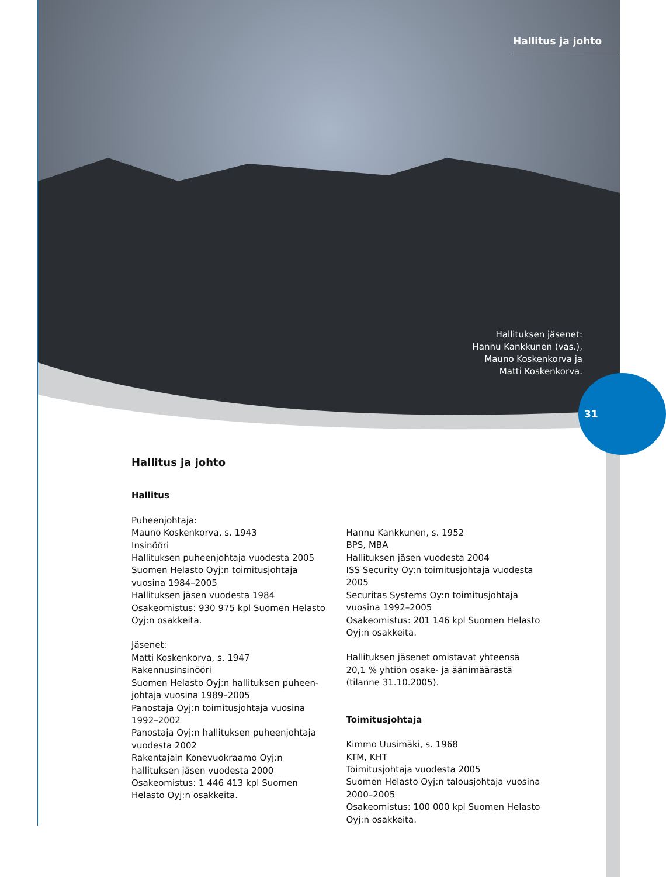Hallitus ja johto
Hallituksen jäsenet:
Hannu Kankkunen (vas.),
Mauno Koskenkorva ja
Matti Koskenkorva.
31
Hallitus ja johto
Hallitus
Puheenjohtaja:
Mauno Koskenkorva, s. 1943
Insinööri
Hallituksen puheenjohtaja vuodesta 2005
Suomen Helasto Oyj:n toimitusjohtaja vuosina 1984–2005
Hallituksen jäsen vuodesta 1984
Osakeomistus: 930 975 kpl Suomen Helasto Oyj:n osakkeita.
Jäsenet:
Matti Koskenkorva, s. 1947
Rakennusinsinööri
Suomen Helasto Oyj:n hallituksen puheen-johtaja vuosina 1989–2005
Panostaja Oyj:n toimitusjohtaja vuosina 1992–2002
Panostaja Oyj:n hallituksen puheenjohtaja vuodesta 2002
Rakentajain Konevuokraamo Oyj:n hallituksen jäsen vuodesta 2000
Osakeomistus: 1 446 413 kpl Suomen Helasto Oyj:n osakkeita.
Hannu Kankkunen, s. 1952
BPS, MBA
Hallituksen jäsen vuodesta 2004
ISS Security Oy:n toimitusjohtaja vuodesta 2005
Securitas Systems Oy:n toimitusjohtaja vuosina 1992–2005
Osakeomistus: 201 146 kpl Suomen Helasto Oyj:n osakkeita.
Hallituksen jäsenet omistavat yhteensä 20,1 % yhtiön osake- ja äänimäärästä (tilanne 31.10.2005).
Toimitusjohtaja
Kimmo Uusimäki, s. 1968
KTM, KHT
Toimitusjohtaja vuodesta 2005
Suomen Helasto Oyj:n talousjohtaja vuosina 2000–2005
Osakeomistus: 100 000 kpl Suomen Helasto Oyj:n osakkeita.